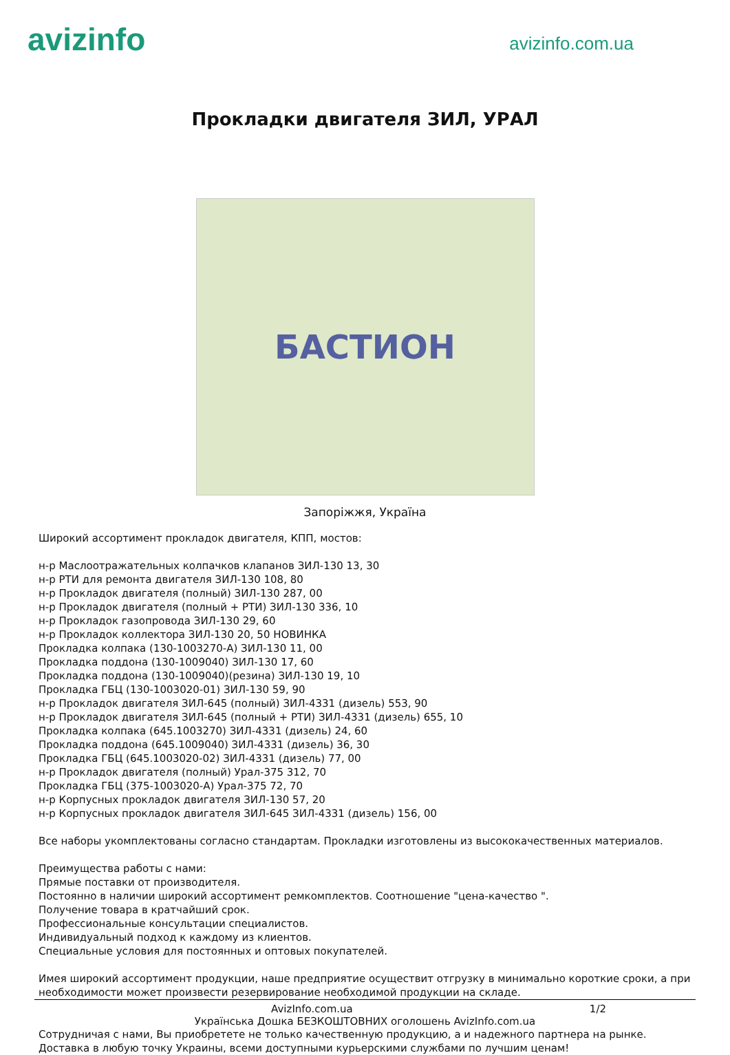avizinfo
avizinfo.com.ua
Прокладки двигателя ЗИЛ, УРАЛ
БАСТИОН
Запоріжжя, Україна
Широкий ассортимент прокладок двигателя, КПП, мостов: н-р Маслоотражательных колпачков клапанов ЗИЛ-130 13, 30 н-р РТИ для ремонта двигателя ЗИЛ-130 108, 80 н-р Прокладок двигателя (полный) ЗИЛ-130 287, 00 н-р Прокладок двигателя (полный + РТИ) ЗИЛ-130 336, 10 н-р Прокладок газопровода ЗИЛ-130 29, 60 н-р Прокладок коллектора ЗИЛ-130 20, 50 НОВИНКА Прокладка колпака (130-1003270-А) ЗИЛ-130 11, 00 Прокладка поддона (130-1009040) ЗИЛ-130 17, 60 Прокладка поддона (130-1009040)(резина) ЗИЛ-130 19, 10 Прокладка ГБЦ (130-1003020-01) ЗИЛ-130 59, 90 н-р Прокладок двигателя ЗИЛ-645 (полный) ЗИЛ-4331 (дизель) 553, 90 н-р Прокладок двигателя ЗИЛ-645 (полный + РТИ) ЗИЛ-4331 (дизель) 655, 10 Прокладка колпака (645.1003270) ЗИЛ-4331 (дизель) 24, 60 Прокладка поддона (645.1009040) ЗИЛ-4331 (дизель) 36, 30 Прокладка ГБЦ (645.1003020-02) ЗИЛ-4331 (дизель) 77, 00 н-р Прокладок двигателя (полный) Урал-375 312, 70 Прокладка ГБЦ (375-1003020-А) Урал-375 72, 70 н-р Корпусных прокладок двигателя ЗИЛ-130 57, 20 н-р Корпусных прокладок двигателя ЗИЛ-645 ЗИЛ-4331 (дизель) 156, 00 Все наборы укомплектованы согласно стандартам. Прокладки изготовлены из высококачественных материалов. Преимущества работы с нами: Прямые поставки от производителя. Постоянно в наличии широкий ассортимент ремкомплектов. Соотношение "цена-качество ". Получение товара в кратчайший срок. Профессиональные консультации специалистов. Индивидуальный подход к каждому из клиентов. Специальные условия для постоянных и оптовых покупателей. Имея широкий ассортимент продукции, наше предприятие осуществит отгрузку в минимально короткие сроки, а при необходимости может произвести резервирование необходимой продукции на складе.
AvizInfo.com.ua 1/2
Українська Дошка БЕЗКОШТОВНИХ оголошень AvizInfo.com.ua
Сотрудничая с нами, Вы приобретете не только качественную продукцию, а и надежного партнера на рынке. Доставка в любую точку Украины, всеми доступными курьерскими службами по лучшим ценам!